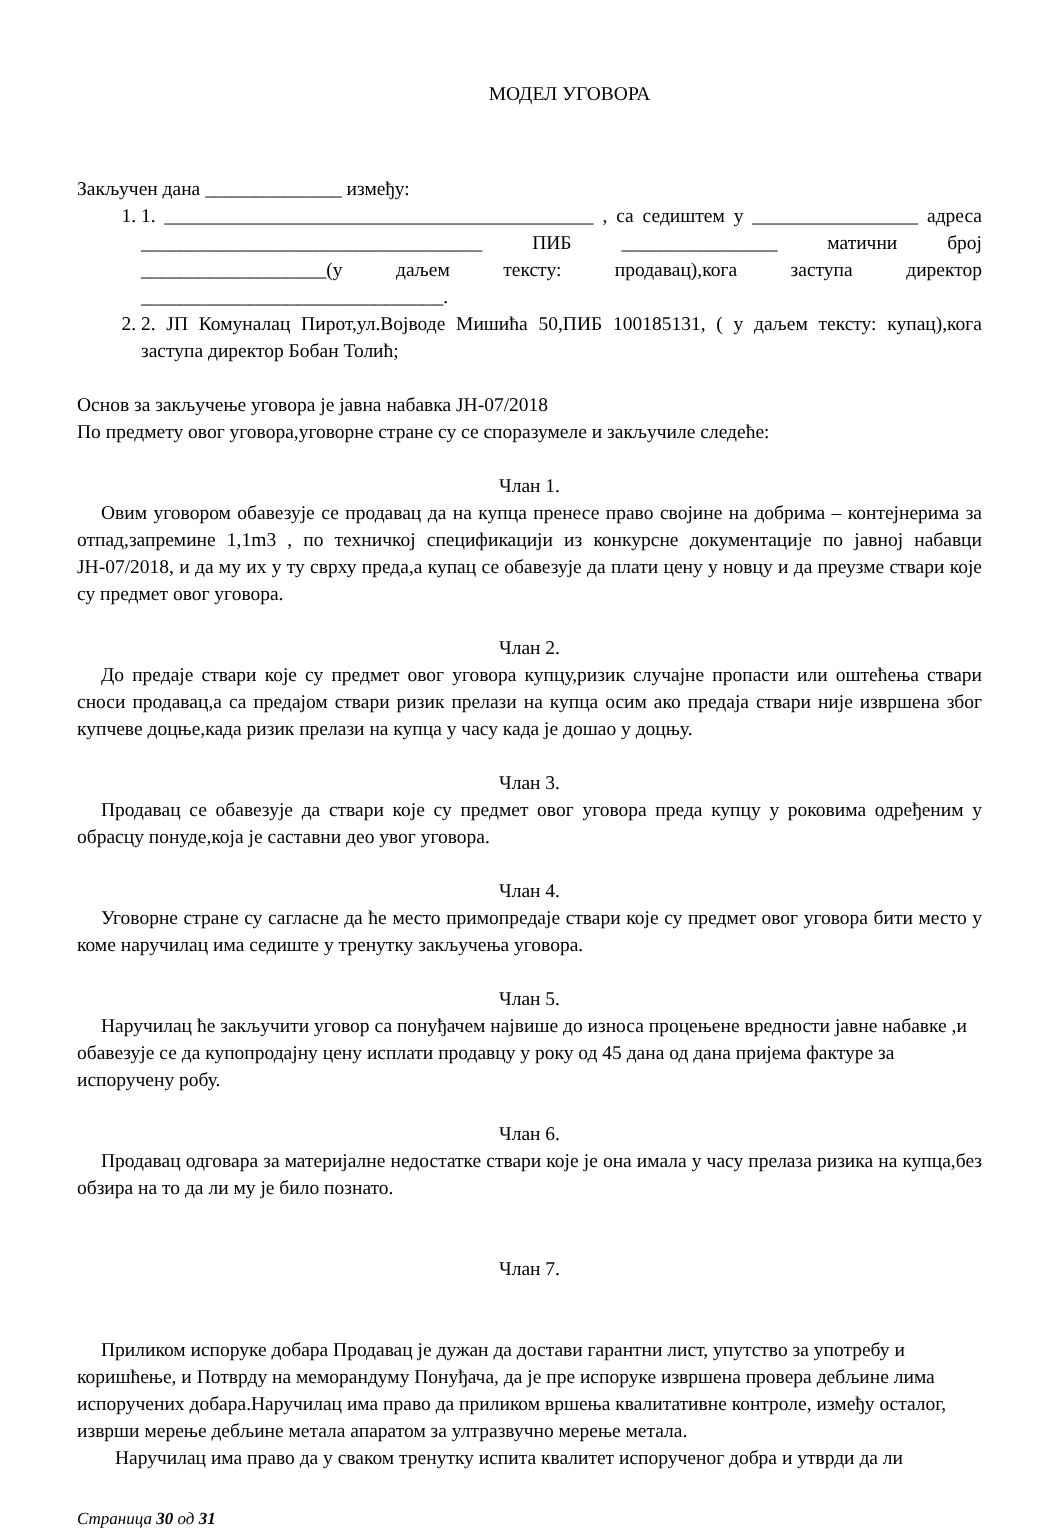МОДЕЛ УГОВОРА
Закључен дана ______________ између:
1. 1. ____________________________________________ , са седиштем у _________________ адреса ___________________________________ ПИБ ________________ матични број ___________________(у даљем тексту: продавац),кога заступа директор _______________________________.
2. 2. ЈП Комуналац Пирот,ул.Војводе Мишића 50,ПИБ 100185131, ( у даљем тексту: купац),кога заступа директор Бобан Толић;
Основ за закључење уговора је јавна набавка ЈН-07/2018
По предмету овог уговора,уговорне стране су се споразумеле и закључиле следеће:
Члан 1.
Овим уговором обавезује се продавац да на купца пренесе право својине на добрима – контејнерима за отпад,запремине 1,1m3 , по техничкој спецификацији из конкурсне документације по јавној набавци ЈН-07/2018, и да му их у ту сврху преда,а купац се обавезује да плати цену у новцу и да преузме ствари које су предмет овог уговора.
Члан 2.
До предаје ствари које су предмет овог уговора купцу,ризик случајне пропасти или оштећења ствари сноси продавац,а са предајом ствари ризик прелази на купца осим ако предаја ствари није извршена због купчеве доцње,када ризик прелази на купца у часу када је дошао у доцњу.
Члан 3.
Продавац се обавезује да ствари које су предмет овог уговора преда купцу у роковима одређеним у обрасцу понуде,која је саставни део увог уговора.
Члан 4.
Уговорне стране су сагласне да ће место примопредаје ствари које су предмет овог уговора бити место у коме наручилац има седиште у тренутку закључења уговора.
Члан 5.
Наручилац ће закључити уговор са понуђачем највише до износа процењене вредности јавне набавке ,и обавезује се да купопродајну цену исплати продавцу у року од 45 дана од дана пријема фактуре за испоручену робу.
Члан 6.
Продавац одговара за материјалне недостатке ствари које је она имала у часу прелаза ризика на купца,без обзира на то да ли му је било познато.
Члан 7.
Приликом испоруке добара Продавац је дужан да достави гарантни лист, упутство за употребу и коришћење, и Потврду на меморандуму Понуђача, да је пре испоруке извршена провера дебљине лима испоручених добара.Наручилац има право да приликом вршења квалитативне контроле, између осталог, изврши мерење дебљине метала апаратом за ултразвучно мерење метала.
Наручилац има право да у сваком тренутку испита квалитет испорученог добра и утврди да ли
Страница 30 од 31